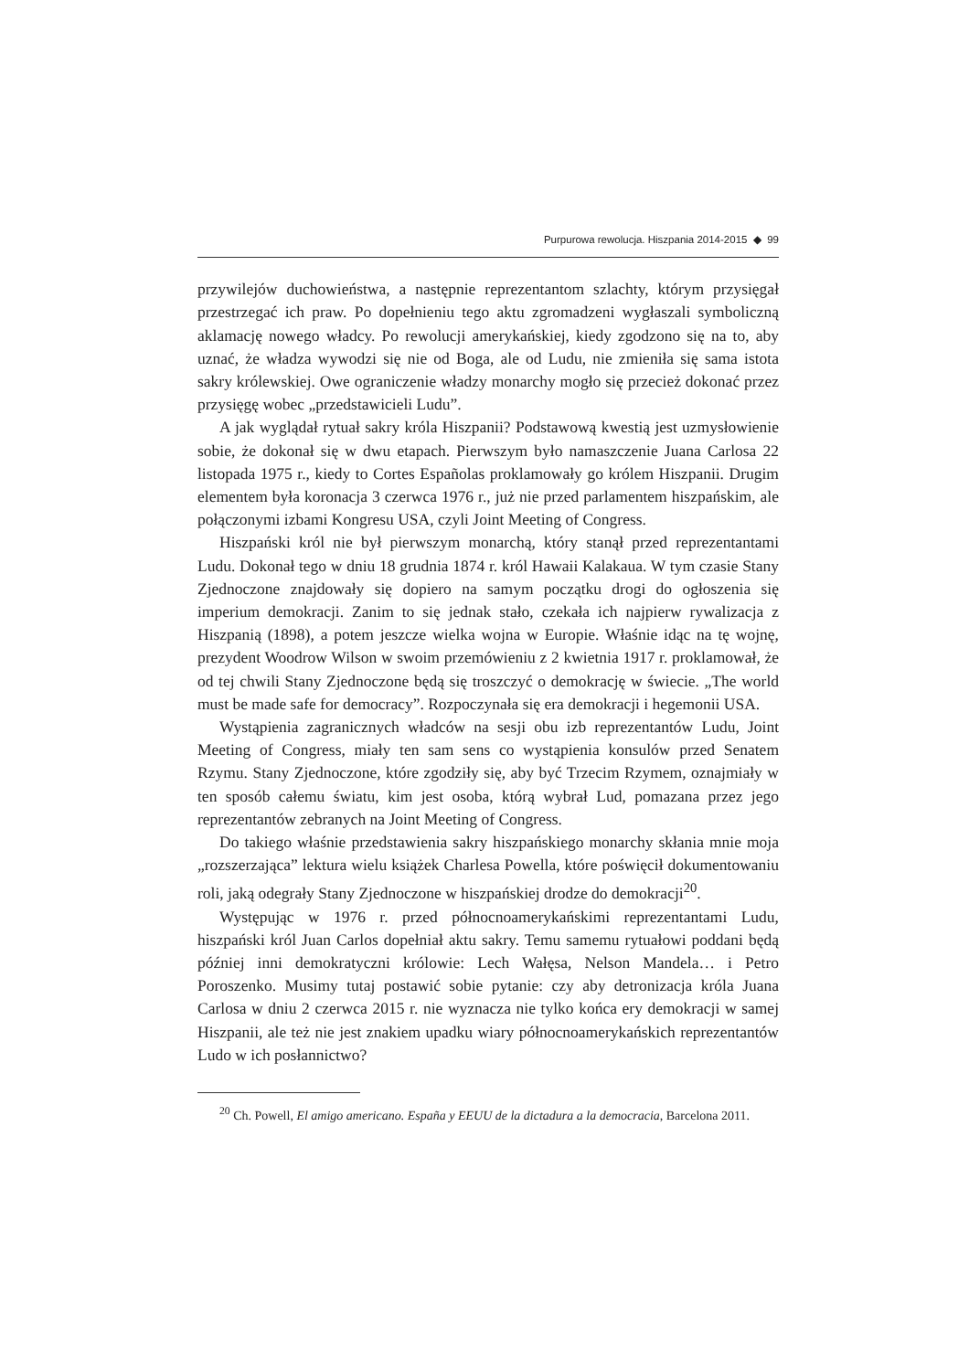Purpurowa rewolucja. Hiszpania 2014-2015 ◆ 99
przywilejów duchowieństwa, a następnie reprezentantom szlachty, którym przysięgał przestrzegać ich praw. Po dopełnieniu tego aktu zgromadzeni wygłaszali symboliczną aklamację nowego władcy. Po rewolucji amerykańskiej, kiedy zgodzono się na to, aby uznać, że władza wywodzi się nie od Boga, ale od Ludu, nie zmieniła się sama istota sakry królewskiej. Owe ograniczenie władzy monarchy mogło się przecież dokonać przez przysięgę wobec „przedstawicieli Ludu”.
A jak wyglądał rytuał sakry króla Hiszpanii? Podstawową kwestią jest uzmysłowienie sobie, że dokonał się w dwu etapach. Pierwszym było namaszczenie Juana Carlosa 22 listopada 1975 r., kiedy to Cortes Españolas proklamowały go królem Hiszpanii. Drugim elementem była koronacja 3 czerwca 1976 r., już nie przed parlamentem hiszpańskim, ale połączonymi izbami Kongresu USA, czyli Joint Meeting of Congress.
Hiszpański król nie był pierwszym monarchą, który stanął przed reprezentantami Ludu. Dokonał tego w dniu 18 grudnia 1874 r. król Hawaii Kalakaua. W tym czasie Stany Zjednoczone znajdowały się dopiero na samym początku drogi do ogłoszenia się imperium demokracji. Zanim to się jednak stało, czekała ich najpierw rywalizacja z Hiszpanią (1898), a potem jeszcze wielka wojna w Europie. Właśnie idąc na tę wojnę, prezydent Woodrow Wilson w swoim przemówieniu z 2 kwietnia 1917 r. proklamował, że od tej chwili Stany Zjednoczone będą się troszczyć o demokrację w świecie. „The world must be made safe for democracy”. Rozpoczynała się era demokracji i hegemonii USA.
Wystąpienia zagranicznych władców na sesji obu izb reprezentantów Ludu, Joint Meeting of Congress, miały ten sam sens co wystąpienia konsulów przed Senatem Rzymu. Stany Zjednoczone, które zgodziły się, aby być Trzecim Rzymem, oznajmiały w ten sposób całemu światu, kim jest osoba, którą wybrał Lud, pomazana przez jego reprezentantów zebranych na Joint Meeting of Congress.
Do takiego właśnie przedstawienia sakry hiszpańskiego monarchy skłania mnie moja „rozszerzająca” lektura wielu książek Charlesa Powella, które poświęcił dokumentowaniu roli, jaką odegrały Stany Zjednoczone w hiszpańskiej drodze do demokracji<sup>20</sup>.
Występując w 1976 r. przed północnoamerykańskimi reprezentantami Ludu, hiszpański król Juan Carlos dopełniał aktu sakry. Temu samemu rytuałowi poddani będą później inni demokratyczni królowie: Lech Wałęsa, Nelson Mandela… i Petro Poroszenko. Musimy tutaj postawić sobie pytanie: czy aby detronizacja króla Juana Carlosa w dniu 2 czerwca 2015 r. nie wyznacza nie tylko końca ery demokracji w samej Hiszpanii, ale też nie jest znakiem upadku wiary północnoamerykańskich reprezentantów Ludo w ich posłannictwo?
<sup>20</sup> Ch. Powell, El amigo americano. España y EEUU de la dictadura a la democracia, Barcelona 2011.